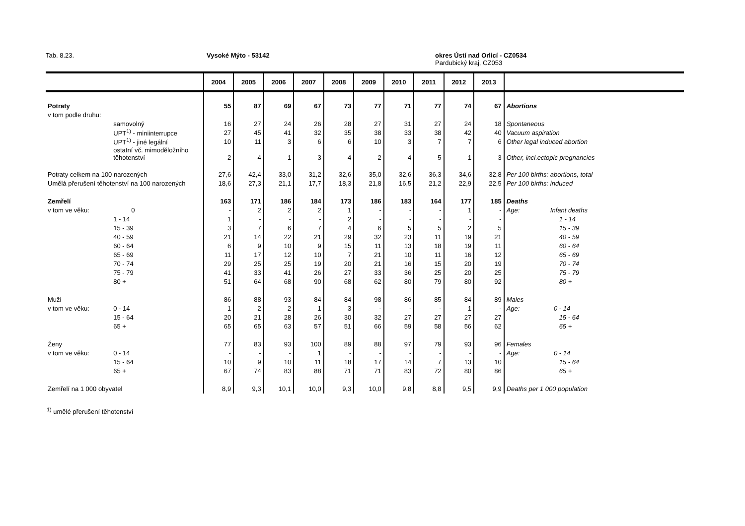Tab. 8.23. Vysoké Mýto - 53142
okres Ústí nad Orlicí - CZ0534
Pardubický kraj, CZ053
| | | 2004 | 2005 | 2006 | 2007 | 2008 | 2009 | 2010 | 2011 | 2012 | 2013 | |
| --- | --- | --- | --- | --- | --- | --- | --- | --- | --- | --- | --- | --- |
| Potraty | | 55 | 87 | 69 | 67 | 73 | 77 | 71 | 77 | 74 | 67 | Abortions |
| v tom podle druhu: | | | | | | | | | | | | |
| | samovolný | 16 | 27 | 24 | 26 | 28 | 27 | 31 | 27 | 24 | 18 | Spontaneous |
| | UPT<sup>1)</sup> - miniinterrupce | 27 | 45 | 41 | 32 | 35 | 38 | 33 | 38 | 42 | 40 | Vacuum aspiration |
| | UPT<sup>1)</sup> - jiné legální | 10 | 11 | 3 | 6 | 6 | 10 | 3 | 7 | 7 | 6 | Other legal induced abortion |
| | ostatní vč. mimoděložního těhotenství | 2 | 4 | 1 | 3 | 4 | 2 | 4 | 5 | 1 | 3 | Other, incl.ectopic pregnancies |
| Potraty celkem na 100 narozených | | 27,6 | 42,4 | 33,0 | 31,2 | 32,6 | 35,0 | 32,6 | 36,3 | 34,6 | 32,8 | Per 100 births: abortions, total |
| Umělá přerušení těhotenství na 100 narozených | | 18,6 | 27,3 | 21,1 | 17,7 | 18,3 | 21,8 | 16,5 | 21,2 | 22,9 | 22,5 | Per 100 births: induced |
| Zemřelí | | 163 | 171 | 186 | 184 | 173 | 186 | 183 | 164 | 177 | 185 | Deaths |
| v tom ve věku: | 0 | - | 2 | 2 | 2 | 1 | - | - | - | 1 | - | Age: Infant deaths |
| | 1 - 14 | 1 | - | - | - | 2 | - | - | - | - | - | 1 - 14 |
| | 15 - 39 | 3 | 7 | 6 | 7 | 4 | 6 | 5 | 5 | 2 | 5 | 15 - 39 |
| | 40 - 59 | 21 | 14 | 22 | 21 | 29 | 32 | 23 | 11 | 19 | 21 | 40 - 59 |
| | 60 - 64 | 6 | 9 | 10 | 9 | 15 | 11 | 13 | 18 | 19 | 11 | 60 - 64 |
| | 65 - 69 | 11 | 17 | 12 | 10 | 7 | 21 | 10 | 11 | 16 | 12 | 65 - 69 |
| | 70 - 74 | 29 | 25 | 25 | 19 | 20 | 21 | 16 | 15 | 20 | 19 | 70 - 74 |
| | 75 - 79 | 41 | 33 | 41 | 26 | 27 | 33 | 36 | 25 | 20 | 25 | 75 - 79 |
| | 80 + | 51 | 64 | 68 | 90 | 68 | 62 | 80 | 79 | 80 | 92 | 80 + |
| Muži | | 86 | 88 | 93 | 84 | 84 | 98 | 86 | 85 | 84 | 89 | Males |
| v tom ve věku: | 0 - 14 | 1 | 2 | 2 | 1 | 3 | - | - | - | 1 | - | Age: 0 - 14 |
| | 15 - 64 | 20 | 21 | 28 | 26 | 30 | 32 | 27 | 27 | 27 | 27 | 15 - 64 |
| | 65 + | 65 | 65 | 63 | 57 | 51 | 66 | 59 | 58 | 56 | 62 | 65 + |
| Ženy | | 77 | 83 | 93 | 100 | 89 | 88 | 97 | 79 | 93 | 96 | Females |
| v tom ve věku: | 0 - 14 | - | - | - | 1 | - | - | - | - | - | - | Age: 0 - 14 |
| | 15 - 64 | 10 | 9 | 10 | 11 | 18 | 17 | 14 | 7 | 13 | 10 | 15 - 64 |
| | 65 + | 67 | 74 | 83 | 88 | 71 | 71 | 83 | 72 | 80 | 86 | 65 + |
| Zemřelí na 1 000 obyvatel | | 8,9 | 9,3 | 10,1 | 10,0 | 9,3 | 10,0 | 9,8 | 8,8 | 9,5 | 9,9 | Deaths per 1 000 population |
<sup>1)</sup> umělé přerušení těhotenství